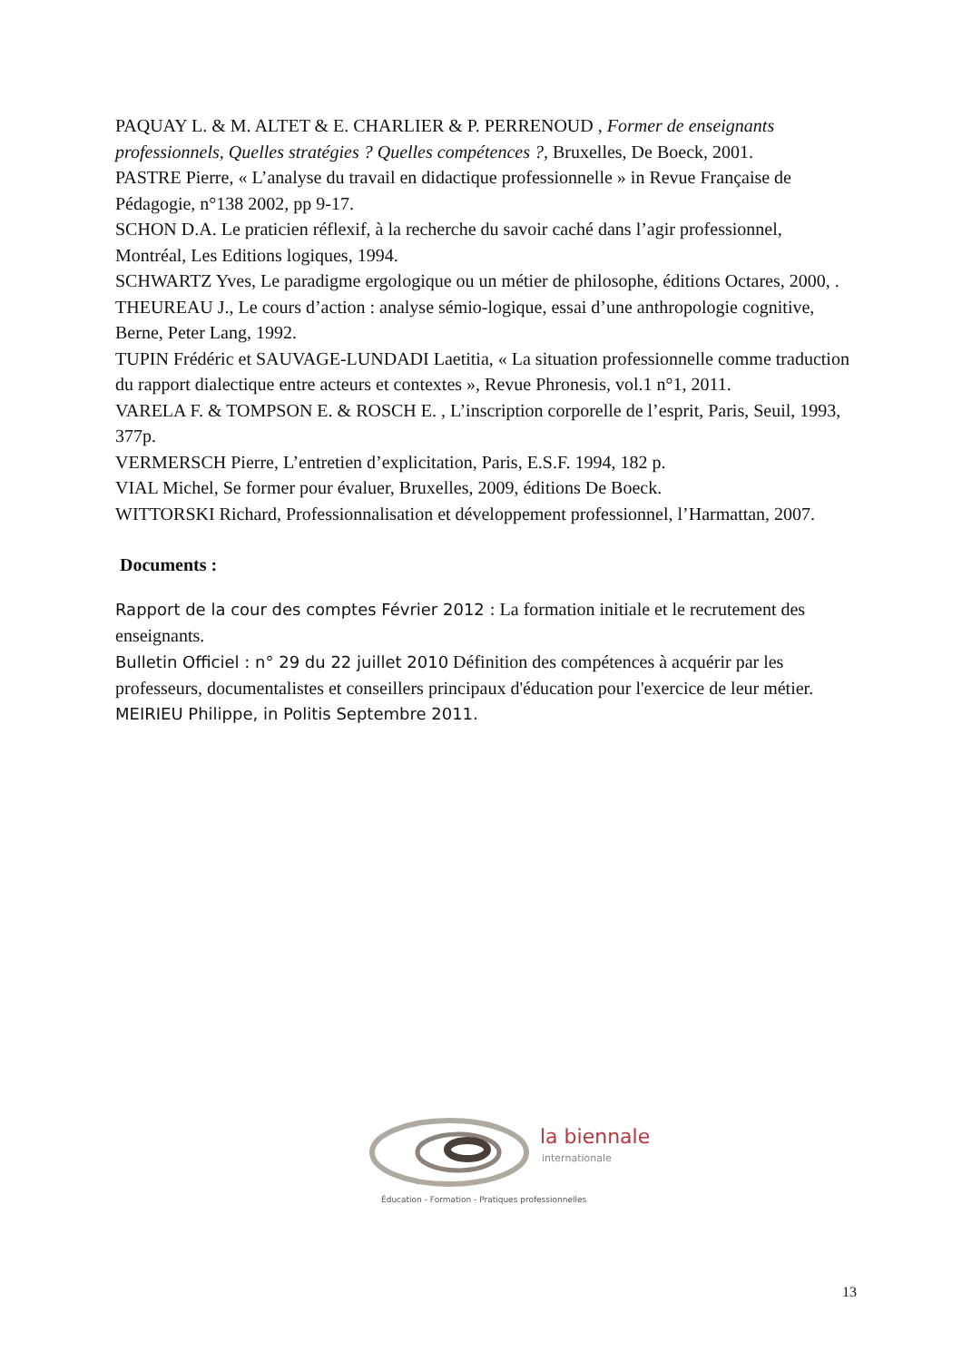PAQUAY L. & M. ALTET & E. CHARLIER & P. PERRENOUD , Former de enseignants professionnels, Quelles stratégies ? Quelles compétences ?, Bruxelles, De Boeck, 2001.
PASTRE Pierre, « L’analyse du travail en didactique professionnelle » in Revue Française de Pédagogie, n°138 2002, pp 9-17.
SCHON D.A. Le praticien réflexif, à la recherche du savoir caché dans l’agir professionnel, Montréal, Les Editions logiques, 1994.
SCHWARTZ Yves, Le paradigme ergologique ou un métier de philosophe, éditions Octares, 2000, .
THEUREAU J., Le cours d’action : analyse sémio-logique, essai d’une anthropologie cognitive, Berne, Peter Lang, 1992.
TUPIN Frédéric et SAUVAGE-LUNDADI Laetitia, « La situation professionnelle comme traduction du rapport dialectique entre acteurs et contextes », Revue Phronesis, vol.1 n°1, 2011.
VARELA F. & TOMPSON E. & ROSCH E. , L’inscription corporelle de l’esprit, Paris, Seuil, 1993, 377p.
VERMERSCH Pierre, L’entretien d’explicitation, Paris, E.S.F. 1994, 182 p.
VIAL Michel, Se former pour évaluer, Bruxelles, 2009, éditions De Boeck.
WITTORSKI Richard, Professionnalisation et développement professionnel, l’Harmattan, 2007.
Documents :
Rapport de la cour des comptes Février 2012 : La formation initiale et le recrutement des enseignants.
Bulletin Officiel : n° 29 du 22 juillet 2010 Définition des compétences à acquérir par les professeurs, documentalistes et conseillers principaux d'éducation pour l'exercice de leur métier.
MEIRIEU Philippe, in Politis Septembre 2011.
la biennale
internationale
Éducation - Formation - Pratiques professionnelles
13